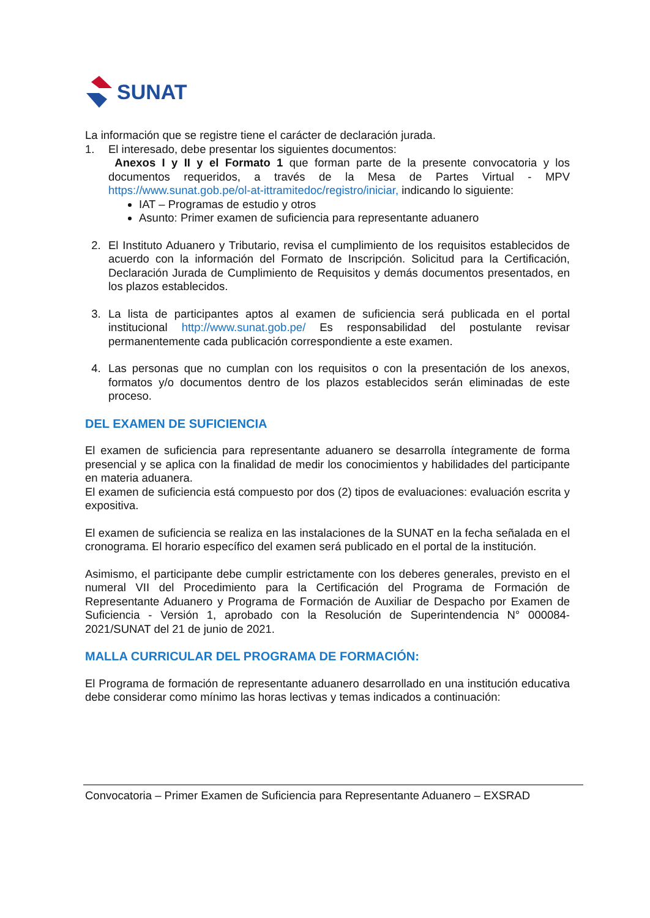SUNAT
La información que se registre tiene el carácter de declaración jurada.
1. El interesado, debe presentar los siguientes documentos:
Anexos I y II y el Formato 1 que forman parte de la presente convocatoria y los documentos requeridos, a través de la Mesa de Partes Virtual - MPV https://www.sunat.gob.pe/ol-at-ittramitedoc/registro/iniciar, indicando lo siguiente:
IAT – Programas de estudio y otros
Asunto: Primer examen de suficiencia para representante aduanero
2. El Instituto Aduanero y Tributario, revisa el cumplimiento de los requisitos establecidos de acuerdo con la información del Formato de Inscripción. Solicitud para la Certificación, Declaración Jurada de Cumplimiento de Requisitos y demás documentos presentados, en los plazos establecidos.
3. La lista de participantes aptos al examen de suficiencia será publicada en el portal institucional http://www.sunat.gob.pe/ Es responsabilidad del postulante revisar permanentemente cada publicación correspondiente a este examen.
4. Las personas que no cumplan con los requisitos o con la presentación de los anexos, formatos y/o documentos dentro de los plazos establecidos serán eliminadas de este proceso.
DEL EXAMEN DE SUFICIENCIA
El examen de suficiencia para representante aduanero se desarrolla íntegramente de forma presencial y se aplica con la finalidad de medir los conocimientos y habilidades del participante en materia aduanera.
El examen de suficiencia está compuesto por dos (2) tipos de evaluaciones: evaluación escrita y expositiva.
El examen de suficiencia se realiza en las instalaciones de la SUNAT en la fecha señalada en el cronograma. El horario específico del examen será publicado en el portal de la institución.
Asimismo, el participante debe cumplir estrictamente con los deberes generales, previsto en el numeral VII del Procedimiento para la Certificación del Programa de Formación de Representante Aduanero y Programa de Formación de Auxiliar de Despacho por Examen de Suficiencia - Versión 1, aprobado con la Resolución de Superintendencia N° 000084-2021/SUNAT del 21 de junio de 2021.
MALLA CURRICULAR DEL PROGRAMA DE FORMACIÓN:
El Programa de formación de representante aduanero desarrollado en una institución educativa debe considerar como mínimo las horas lectivas y temas indicados a continuación:
Convocatoria – Primer Examen de Suficiencia para Representante Aduanero – EXSRAD